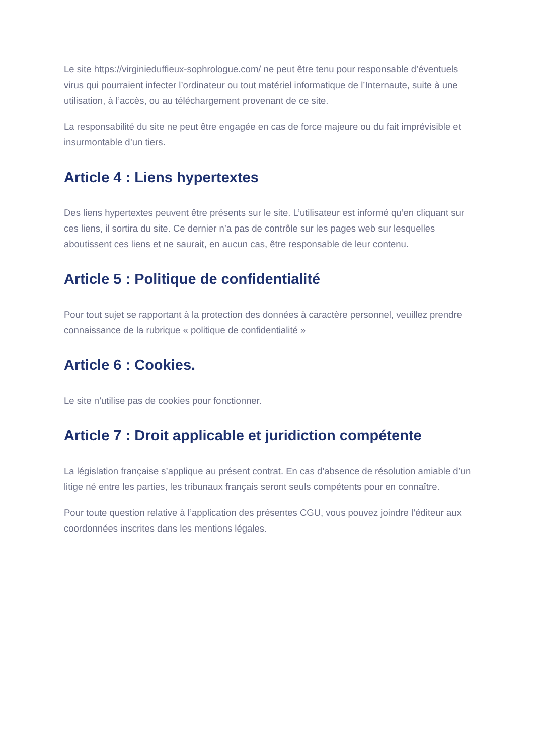Le site https://virginieduffieux-sophrologue.com/ ne peut être tenu pour responsable d’éventuels virus qui pourraient infecter l’ordinateur ou tout matériel informatique de l’Internaute, suite à une utilisation, à l’accès, ou au téléchargement provenant de ce site.
La responsabilité du site ne peut être engagée en cas de force majeure ou du fait imprévisible et insurmontable d’un tiers.
Article 4 : Liens hypertextes
Des liens hypertextes peuvent être présents sur le site. L’utilisateur est informé qu’en cliquant sur ces liens, il sortira du site. Ce dernier n’a pas de contrôle sur les pages web sur lesquelles aboutissent ces liens et ne saurait, en aucun cas, être responsable de leur contenu.
Article 5 : Politique de confidentialité
Pour tout sujet se rapportant à la protection des données à caractère personnel, veuillez prendre connaissance de la rubrique « politique de confidentialité »
Article 6 : Cookies.
Le site n’utilise pas de cookies pour fonctionner.
Article 7 : Droit applicable et juridiction compétente
La législation française s’applique au présent contrat. En cas d’absence de résolution amiable d’un litige né entre les parties, les tribunaux français seront seuls compétents pour en connaître.
Pour toute question relative à l’application des présentes CGU, vous pouvez joindre l’éditeur aux coordonnées inscrites dans les mentions légales.